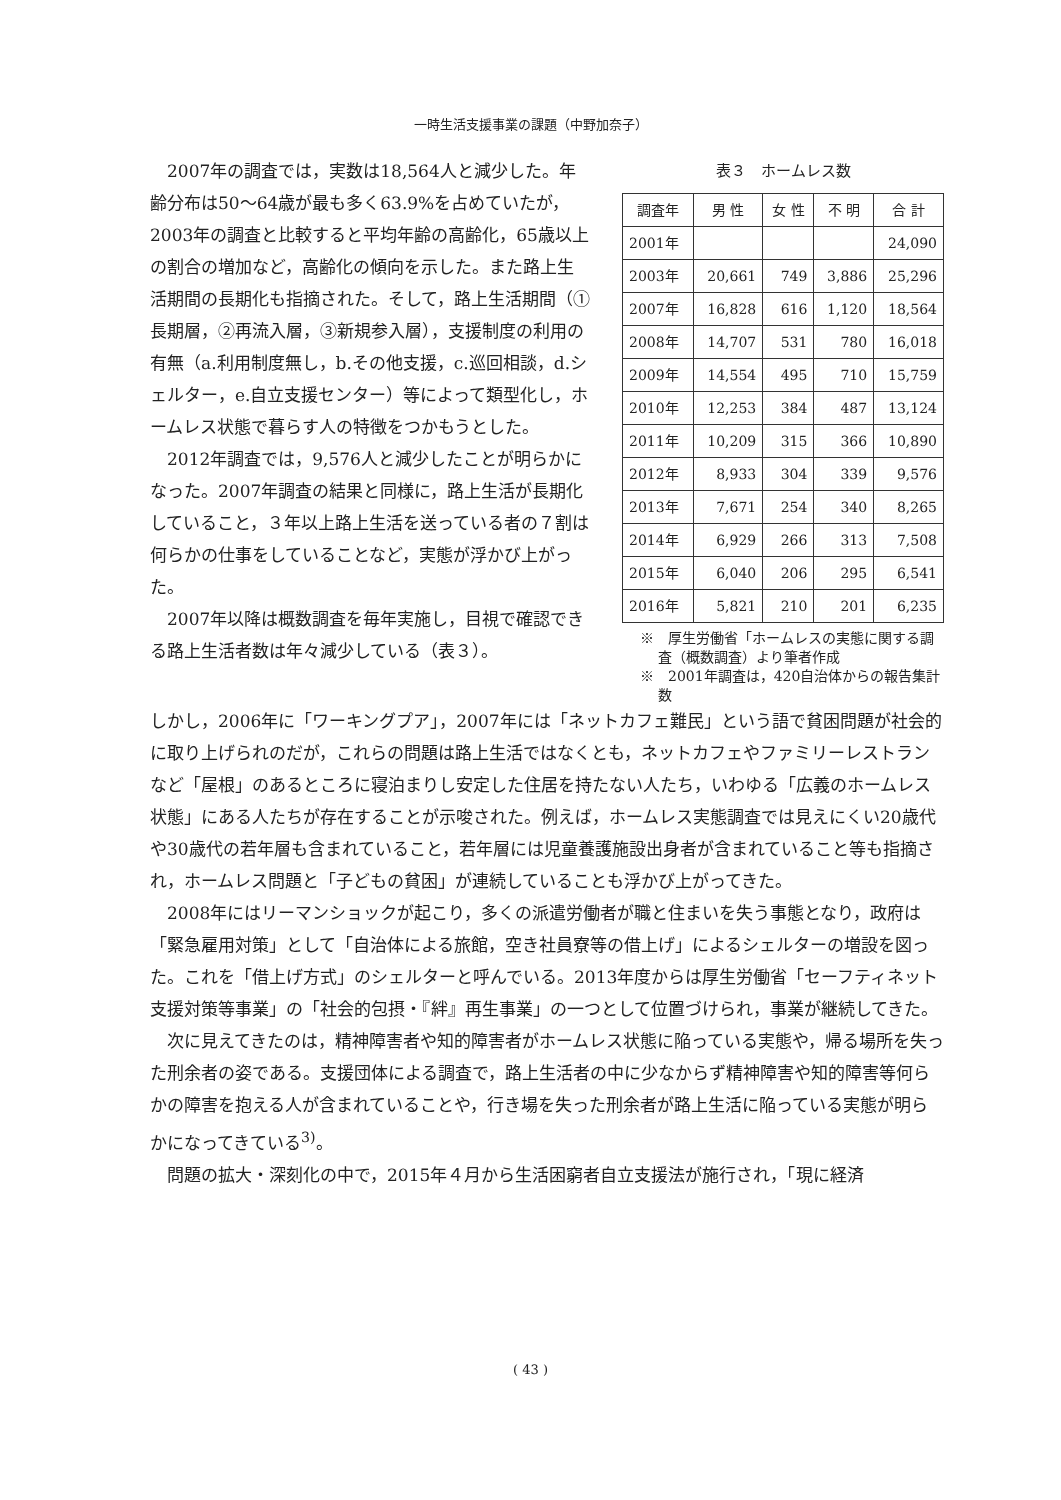一時生活支援事業の課題（中野加奈子）
2007年の調査では，実数は18,564人と減少した。年齢分布は50〜64歳が最も多く63.9%を占めていたが，2003年の調査と比較すると平均年齢の高齢化，65歳以上の割合の増加など，高齢化の傾向を示した。また路上生活期間の長期化も指摘された。そして，路上生活期間（①長期層，②再流入層，③新規参入層），支援制度の利用の有無（a.利用制度無し，b.その他支援，c.巡回相談，d.シェルター，e.自立支援センター）等によって類型化し，ホームレス状態で暮らす人の特徴をつかもうとした。
2012年調査では，9,576人と減少したことが明らかになった。2007年調査の結果と同様に，路上生活が長期化していること，３年以上路上生活を送っている者の７割は何らかの仕事をしていることなど，実態が浮かび上がった。
2007年以降は概数調査を毎年実施し，目視で確認できる路上生活者数は年々減少している（表３）。
表３　ホームレス数
| 調査年 | 男 性 | 女 性 | 不 明 | 合 計 |
| --- | --- | --- | --- | --- |
| 2001年 | | | | 24,090 |
| 2003年 | 20,661 | 749 | 3,886 | 25,296 |
| 2007年 | 16,828 | 616 | 1,120 | 18,564 |
| 2008年 | 14,707 | 531 | 780 | 16,018 |
| 2009年 | 14,554 | 495 | 710 | 15,759 |
| 2010年 | 12,253 | 384 | 487 | 13,124 |
| 2011年 | 10,209 | 315 | 366 | 10,890 |
| 2012年 | 8,933 | 304 | 339 | 9,576 |
| 2013年 | 7,671 | 254 | 340 | 8,265 |
| 2014年 | 6,929 | 266 | 313 | 7,508 |
| 2015年 | 6,040 | 206 | 295 | 6,541 |
| 2016年 | 5,821 | 210 | 201 | 6,235 |
※　厚生労働省「ホームレスの実態に関する調査（概数調査）より筆者作成
※　2001年調査は，420自治体からの報告集計数
しかし，2006年に「ワーキングプア」，2007年には「ネットカフェ難民」という語で貧困問題が社会的に取り上げられのだが，これらの問題は路上生活ではなくとも，ネットカフェやファミリーレストランなど「屋根」のあるところに寝泊まりし安定した住居を持たない人たち，いわゆる「広義のホームレス状態」にある人たちが存在することが示唆された。例えば，ホームレス実態調査では見えにくい20歳代や30歳代の若年層も含まれていること，若年層には児童養護施設出身者が含まれていること等も指摘され，ホームレス問題と「子どもの貧困」が連続していることも浮かび上がってきた。
2008年にはリーマンショックが起こり，多くの派遣労働者が職と住まいを失う事態となり，政府は「緊急雇用対策」として「自治体による旅館，空き社員寮等の借上げ」によるシェルターの増設を図った。これを「借上げ方式」のシェルターと呼んでいる。2013年度からは厚生労働省「セーフティネット支援対策等事業」の「社会的包摂・『絆』再生事業」の一つとして位置づけられ，事業が継続してきた。
次に見えてきたのは，精神障害者や知的障害者がホームレス状態に陥っている実態や，帰る場所を失った刑余者の姿である。支援団体による調査で，路上生活者の中に少なからず精神障害や知的障害等何らかの障害を抱える人が含まれていることや，行き場を失った刑余者が路上生活に陥っている実態が明らかになってきている<sup>3)</sup>。
問題の拡大・深刻化の中で，2015年４月から生活困窮者自立支援法が施行され，「現に経済
( 43 )